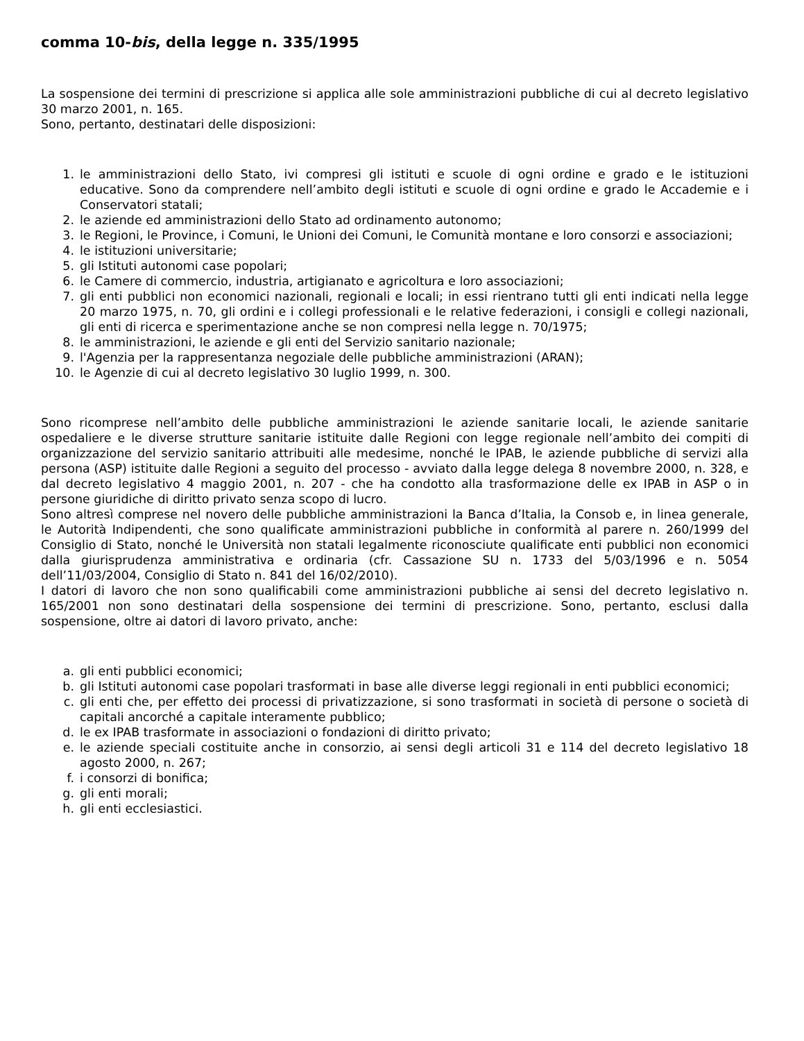comma 10-bis, della legge n. 335/1995
La sospensione dei termini di prescrizione si applica alle sole amministrazioni pubbliche di cui al decreto legislativo 30 marzo 2001, n. 165.
Sono, pertanto, destinatari delle disposizioni:
1. le amministrazioni dello Stato, ivi compresi gli istituti e scuole di ogni ordine e grado e le istituzioni educative. Sono da comprendere nell’ambito degli istituti e scuole di ogni ordine e grado le Accademie e i Conservatori statali;
2. le aziende ed amministrazioni dello Stato ad ordinamento autonomo;
3. le Regioni, le Province, i Comuni, le Unioni dei Comuni, le Comunità montane e loro consorzi e associazioni;
4. le istituzioni universitarie;
5. gli Istituti autonomi case popolari;
6. le Camere di commercio, industria, artigianato e agricoltura e loro associazioni;
7. gli enti pubblici non economici nazionali, regionali e locali; in essi rientrano tutti gli enti indicati nella legge 20 marzo 1975, n. 70, gli ordini e i collegi professionali e le relative federazioni, i consigli e collegi nazionali, gli enti di ricerca e sperimentazione anche se non compresi nella legge n. 70/1975;
8. le amministrazioni, le aziende e gli enti del Servizio sanitario nazionale;
9. l'Agenzia per la rappresentanza negoziale delle pubbliche amministrazioni (ARAN);
10. le Agenzie di cui al decreto legislativo 30 luglio 1999, n. 300.
Sono ricomprese nell’ambito delle pubbliche amministrazioni le aziende sanitarie locali, le aziende sanitarie ospedaliere e le diverse strutture sanitarie istituite dalle Regioni con legge regionale nell’ambito dei compiti di organizzazione del servizio sanitario attribuiti alle medesime, nonché le IPAB, le aziende pubbliche di servizi alla persona (ASP) istituite dalle Regioni a seguito del processo - avviato dalla legge delega 8 novembre 2000, n. 328, e dal decreto legislativo 4 maggio 2001, n. 207 - che ha condotto alla trasformazione delle ex IPAB in ASP o in persone giuridiche di diritto privato senza scopo di lucro.
Sono altresì comprese nel novero delle pubbliche amministrazioni la Banca d’Italia, la Consob e, in linea generale, le Autorità Indipendenti, che sono qualificate amministrazioni pubbliche in conformità al parere n. 260/1999 del Consiglio di Stato, nonché le Università non statali legalmente riconosciute qualificate enti pubblici non economici dalla giurisprudenza amministrativa e ordinaria (cfr. Cassazione SU n. 1733 del 5/03/1996 e n. 5054 dell’11/03/2004, Consiglio di Stato n. 841 del 16/02/2010).
I datori di lavoro che non sono qualificabili come amministrazioni pubbliche ai sensi del decreto legislativo n. 165/2001 non sono destinatari della sospensione dei termini di prescrizione. Sono, pertanto, esclusi dalla sospensione, oltre ai datori di lavoro privato, anche:
a. gli enti pubblici economici;
b. gli Istituti autonomi case popolari trasformati in base alle diverse leggi regionali in enti pubblici economici;
c. gli enti che, per effetto dei processi di privatizzazione, si sono trasformati in società di persone o società di capitali ancorché a capitale interamente pubblico;
d. le ex IPAB trasformate in associazioni o fondazioni di diritto privato;
e. le aziende speciali costituite anche in consorzio, ai sensi degli articoli 31 e 114 del decreto legislativo 18 agosto 2000, n. 267;
f. i consorzi di bonifica;
g. gli enti morali;
h. gli enti ecclesiastici.